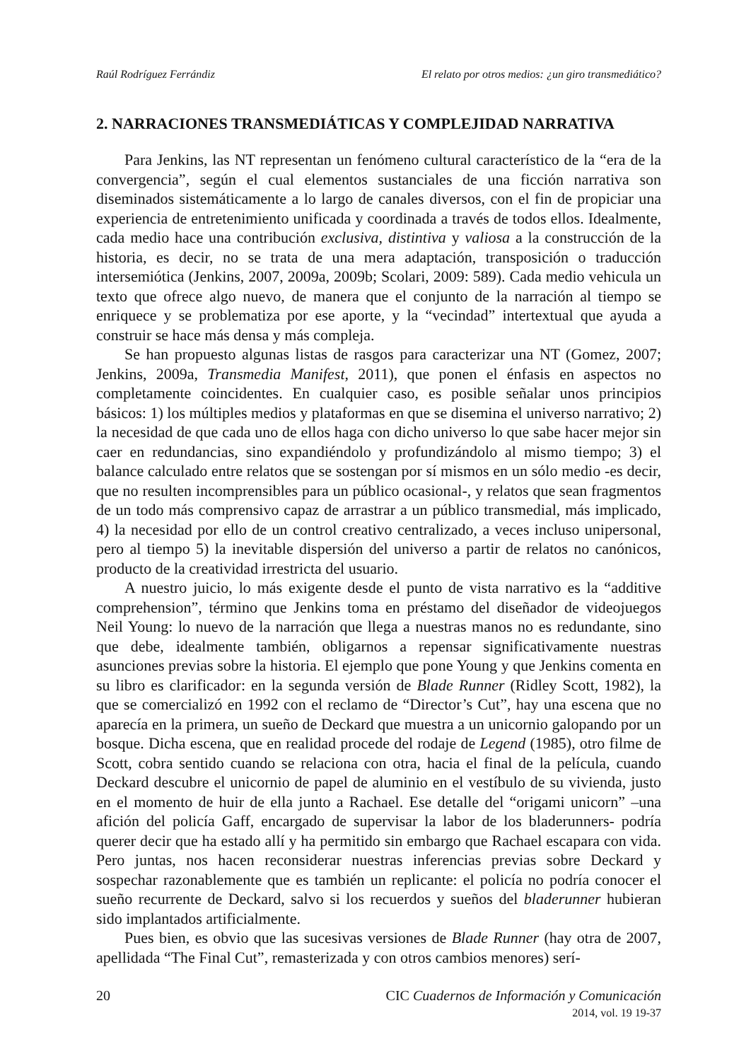Raúl Rodríguez Ferrándiz El relato por otros medios: ¿un giro transmediático?
2. NARRACIONES TRANSMEDIÁTICAS Y COMPLEJIDAD NARRATIVA
Para Jenkins, las NT representan un fenómeno cultural característico de la “era de la convergencia”, según el cual elementos sustanciales de una ficción narrativa son diseminados sistemáticamente a lo largo de canales diversos, con el fin de propiciar una experiencia de entretenimiento unificada y coordinada a través de todos ellos. Idealmente, cada medio hace una contribución exclusiva, distintiva y valiosa a la construcción de la historia, es decir, no se trata de una mera adaptación, transposición o traducción intersemiótica (Jenkins, 2007, 2009a, 2009b; Scolari, 2009: 589). Cada medio vehicula un texto que ofrece algo nuevo, de manera que el conjunto de la narración al tiempo se enriquece y se problematiza por ese aporte, y la “vecindad” intertextual que ayuda a construir se hace más densa y más compleja.
Se han propuesto algunas listas de rasgos para caracterizar una NT (Gomez, 2007; Jenkins, 2009a, Transmedia Manifest, 2011), que ponen el énfasis en aspectos no completamente coincidentes. En cualquier caso, es posible señalar unos principios básicos: 1) los múltiples medios y plataformas en que se disemina el universo narrativo; 2) la necesidad de que cada uno de ellos haga con dicho universo lo que sabe hacer mejor sin caer en redundancias, sino expandiéndolo y profundizándolo al mismo tiempo; 3) el balance calculado entre relatos que se sostengan por sí mismos en un sólo medio -es decir, que no resulten incomprensibles para un público ocasional-, y relatos que sean fragmentos de un todo más comprensivo capaz de arrastrar a un público transmedial, más implicado, 4) la necesidad por ello de un control creativo centralizado, a veces incluso unipersonal, pero al tiempo 5) la inevitable dispersión del universo a partir de relatos no canónicos, producto de la creatividad irrestricta del usuario.
A nuestro juicio, lo más exigente desde el punto de vista narrativo es la “additive comprehension”, término que Jenkins toma en préstamo del diseñador de videojuegos Neil Young: lo nuevo de la narración que llega a nuestras manos no es redundante, sino que debe, idealmente también, obligarnos a repensar significativamente nuestras asunciones previas sobre la historia. El ejemplo que pone Young y que Jenkins comenta en su libro es clarificador: en la segunda versión de Blade Runner (Ridley Scott, 1982), la que se comercializó en 1992 con el reclamo de “Director’s Cut”, hay una escena que no aparecía en la primera, un sueño de Deckard que muestra a un unicornio galopando por un bosque. Dicha escena, que en realidad procede del rodaje de Legend (1985), otro filme de Scott, cobra sentido cuando se relaciona con otra, hacia el final de la película, cuando Deckard descubre el unicornio de papel de aluminio en el vestíbulo de su vivienda, justo en el momento de huir de ella junto a Rachael. Ese detalle del “origami unicorn” –una afición del policía Gaff, encargado de supervisar la labor de los bladerunners- podría querer decir que ha estado allí y ha permitido sin embargo que Rachael escapara con vida. Pero juntas, nos hacen reconsiderar nuestras inferencias previas sobre Deckard y sospechar razonablemente que es también un replicante: el policía no podría conocer el sueño recurrente de Deckard, salvo si los recuerdos y sueños del bladerunner hubieran sido implantados artificialmente.
Pues bien, es obvio que las sucesivas versiones de Blade Runner (hay otra de 2007, apellidada “The Final Cut”, remasterizada y con otros cambios menores) serí-
20 CIC Cuadernos de Información y Comunicación
2014, vol. 19 19-37